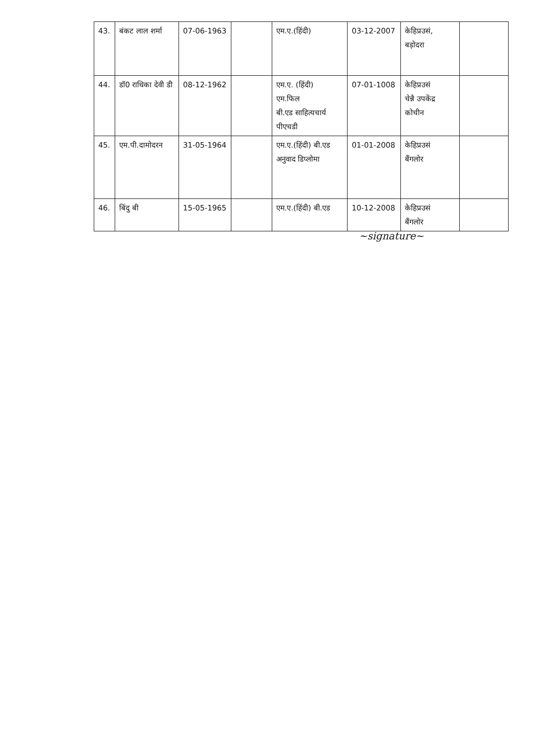| 43. | बंकट लाल शर्मा | 07-06-1963 | | एम.ए.(हिंदी) | 03-12-2007 | केहिप्रउसं, बड़ोदरा | |
| 44. | डॉ0 राधिका देवी डी | 08-12-1962 | | एम.ए. (हिंदी) एम.फिल बी.एड साहित्यचार्य पीएचडी | 07-01-1008 | केहिप्रउसं चेन्नै उपकेंद्र कोचीन | |
| 45. | एम.पी.दामोदरन | 31-05-1964 | | एम.ए.(हिंदी) बी.एड अनुवाद डिप्लोमा | 01-01-2008 | केहिप्रउसं बैंगलोर | |
| 46. | बिंदु बी | 15-05-1965 | | एम.ए.(हिंदी) बी.एड | 10-12-2008 | केहिप्रउसं बैंगलोर | |
~signature~